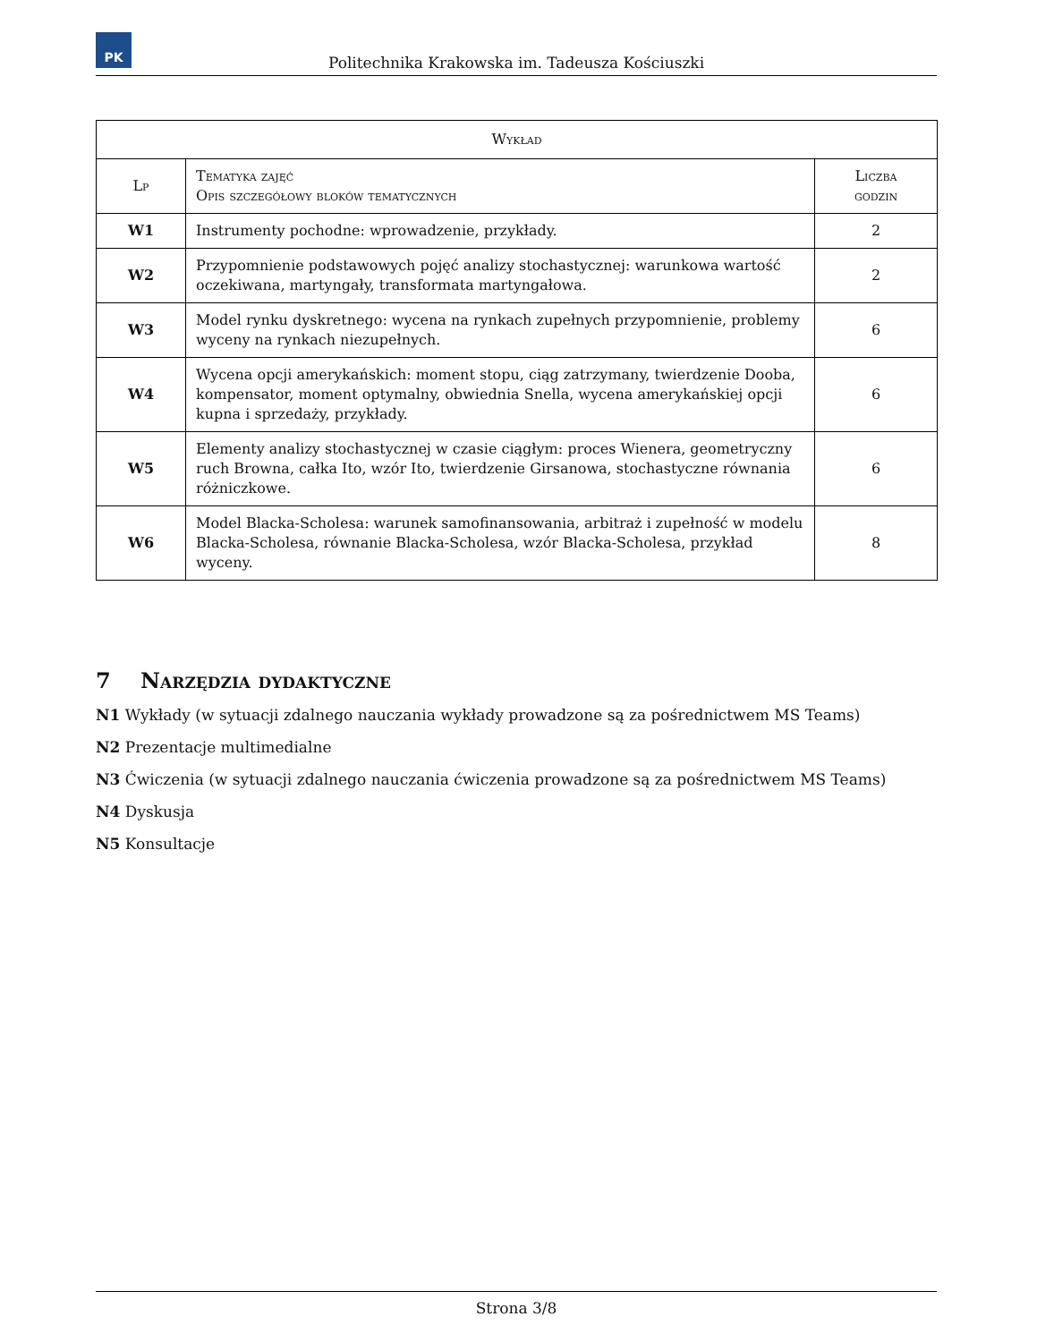PK
Politechnika Krakowska im. Tadeusza Kościuszki
| Wykład | | |
| --- | --- | --- |
| Lp | Tematyka zajęć Opis szczegółowy bloków tematycznych | Liczba godzin |
| W1 | Instrumenty pochodne: wprowadzenie, przykłady. | 2 |
| W2 | Przypomnienie podstawowych pojęć analizy stochastycznej: warunkowa wartość oczekiwana, martyngały, transformata martyngałowa. | 2 |
| W3 | Model rynku dyskretnego: wycena na rynkach zupełnych przypomnienie, problemy wyceny na rynkach niezupełnych. | 6 |
| W4 | Wycena opcji amerykańskich: moment stopu, ciąg zatrzymany, twierdzenie Dooba, kompensator, moment optymalny, obwiednia Snella, wycena amerykańskiej opcji kupna i sprzedaży, przykłady. | 6 |
| W5 | Elementy analizy stochastycznej w czasie ciągłym: proces Wienera, geometryczny ruch Browna, całka Ito, wzór Ito, twierdzenie Girsanowa, stochastyczne równania różniczkowe. | 6 |
| W6 | Model Blacka-Scholesa: warunek samofinansowania, arbitraż i zupełność w modelu Blacka-Scholesa, równanie Blacka-Scholesa, wzór Blacka-Scholesa, przykład wyceny. | 8 |
7 Narzędzia dydaktyczne
N1 Wykłady (w sytuacji zdalnego nauczania wykłady prowadzone są za pośrednictwem MS Teams)
N2 Prezentacje multimedialne
N3 Ćwiczenia (w sytuacji zdalnego nauczania ćwiczenia prowadzone są za pośrednictwem MS Teams)
N4 Dyskusja
N5 Konsultacje
Strona 3/8